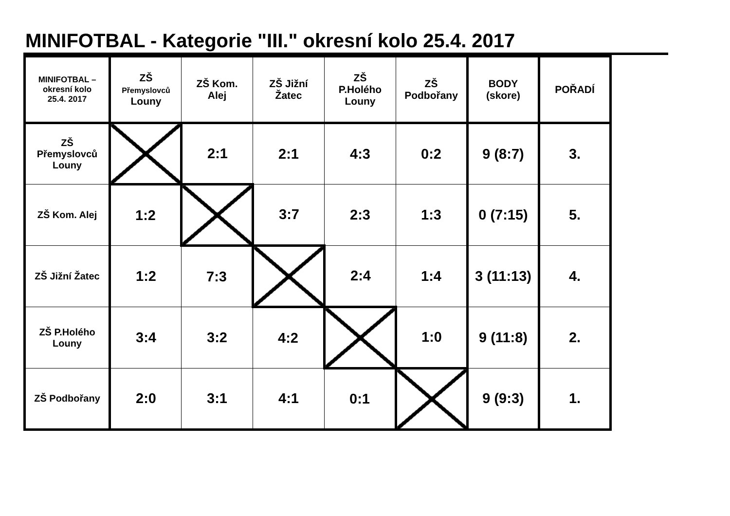MINIFOTBAL - Kategorie "III." okresní kolo 25.4. 2017
| MINIFOTBAL – okresní kolo 25.4. 2017 | ZŠ Přemyslovců Louny | ZŠ Kom. Alej | ZŠ Jižní Žatec | ZŠ P.Holého Louny | ZŠ Podbořany | BODY (skore) | POŘADÍ |
| --- | --- | --- | --- | --- | --- | --- | --- |
| ZŠ Přemyslovců Louny | | 2:1 | 2:1 | 4:3 | 0:2 | 9 (8:7) | 3. |
| ZŠ Kom. Alej | 1:2 | | 3:7 | 2:3 | 1:3 | 0 (7:15) | 5. |
| ZŠ Jižní Žatec | 1:2 | 7:3 | | 2:4 | 1:4 | 3 (11:13) | 4. |
| ZŠ P.Holého Louny | 3:4 | 3:2 | 4:2 | | 1:0 | 9 (11:8) | 2. |
| ZŠ Podbořany | 2:0 | 3:1 | 4:1 | 0:1 | | 9 (9:3) | 1. |